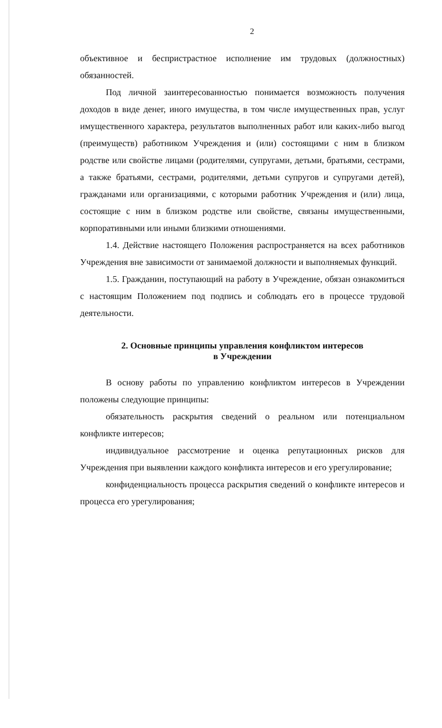2
объективное и беспристрастное исполнение им трудовых (должностных) обязанностей.
Под личной заинтересованностью понимается возможность получения доходов в виде денег, иного имущества, в том числе имущественных прав, услуг имущественного характера, результатов выполненных работ или каких-либо выгод (преимуществ) работником Учреждения и (или) состоящими с ним в близком родстве или свойстве лицами (родителями, супругами, детьми, братьями, сестрами, а также братьями, сестрами, родителями, детьми супругов и супругами детей), гражданами или организациями, с которыми работник Учреждения и (или) лица, состоящие с ним в близком родстве или свойстве, связаны имущественными, корпоративными или иными близкими отношениями.
1.4. Действие настоящего Положения распространяется на всех работников Учреждения вне зависимости от занимаемой должности и выполняемых функций.
1.5. Гражданин, поступающий на работу в Учреждение, обязан ознакомиться с настоящим Положением под подпись и соблюдать его в процессе трудовой деятельности.
2. Основные принципы управления конфликтом интересов
в Учреждении
В основу работы по управлению конфликтом интересов в Учреждении положены следующие принципы:
обязательность раскрытия сведений о реальном или потенциальном конфликте интересов;
индивидуальное рассмотрение и оценка репутационных рисков для Учреждения при выявлении каждого конфликта интересов и его урегулирование;
конфиденциальность процесса раскрытия сведений о конфликте интересов и процесса его урегулирования;